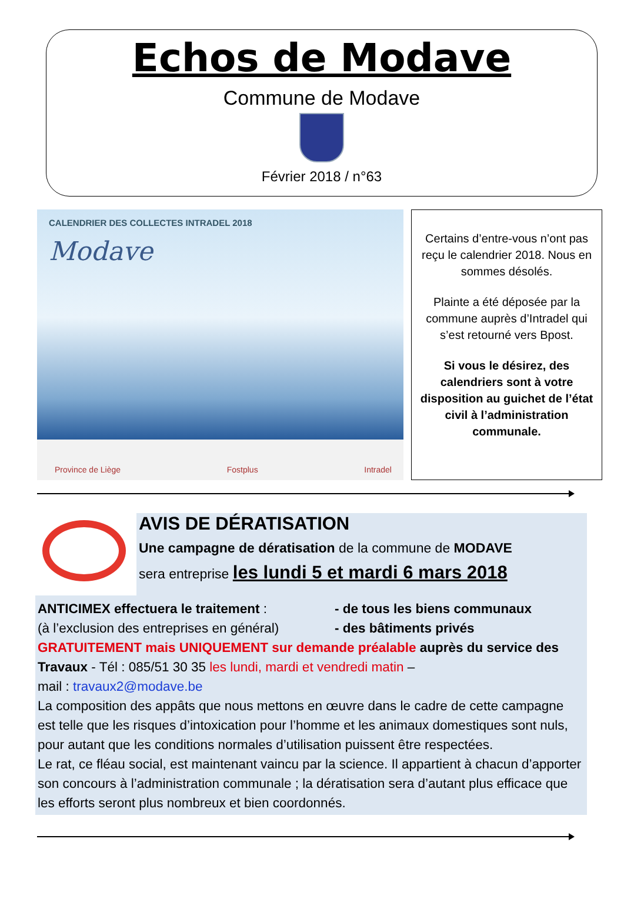Echos de Modave
Commune de Modave
Février 2018 / n°63
CALENDRIER DES COLLECTES INTRADEL 2018
Modave
Province de Liège Fostplus Intradel
Certains d’entre-vous n’ont pas reçu le calendrier 2018. Nous en sommes désolés.
Plainte a été déposée par la commune auprès d’Intradel qui s’est retourné vers Bpost.
Si vous le désirez, des calendriers sont à votre disposition au guichet de l’état civil à l’administration communale.
AVIS DE DÉRATISATION
Une campagne de dératisation de la commune de MODAVE
sera entreprise les lundi 5 et mardi 6 mars 2018
ANTICIMEX effectuera le traitement :
(à l’exclusion des entreprises en général)
- de tous les biens communaux
- des bâtiments privés
GRATUITEMENT mais UNIQUEMENT sur demande préalable auprès du service des Travaux - Tél : 085/51 30 35 les lundi, mardi et vendredi matin –
mail : travaux2@modave.be
La composition des appâts que nous mettons en œuvre dans le cadre de cette campagne est telle que les risques d’intoxication pour l’homme et les animaux domestiques sont nuls, pour autant que les conditions normales d’utilisation puissent être respectées.
Le rat, ce fléau social, est maintenant vaincu par la science. Il appartient à chacun d’apporter son concours à l’administration communale ; la dératisation sera d’autant plus efficace que les efforts seront plus nombreux et bien coordonnés.